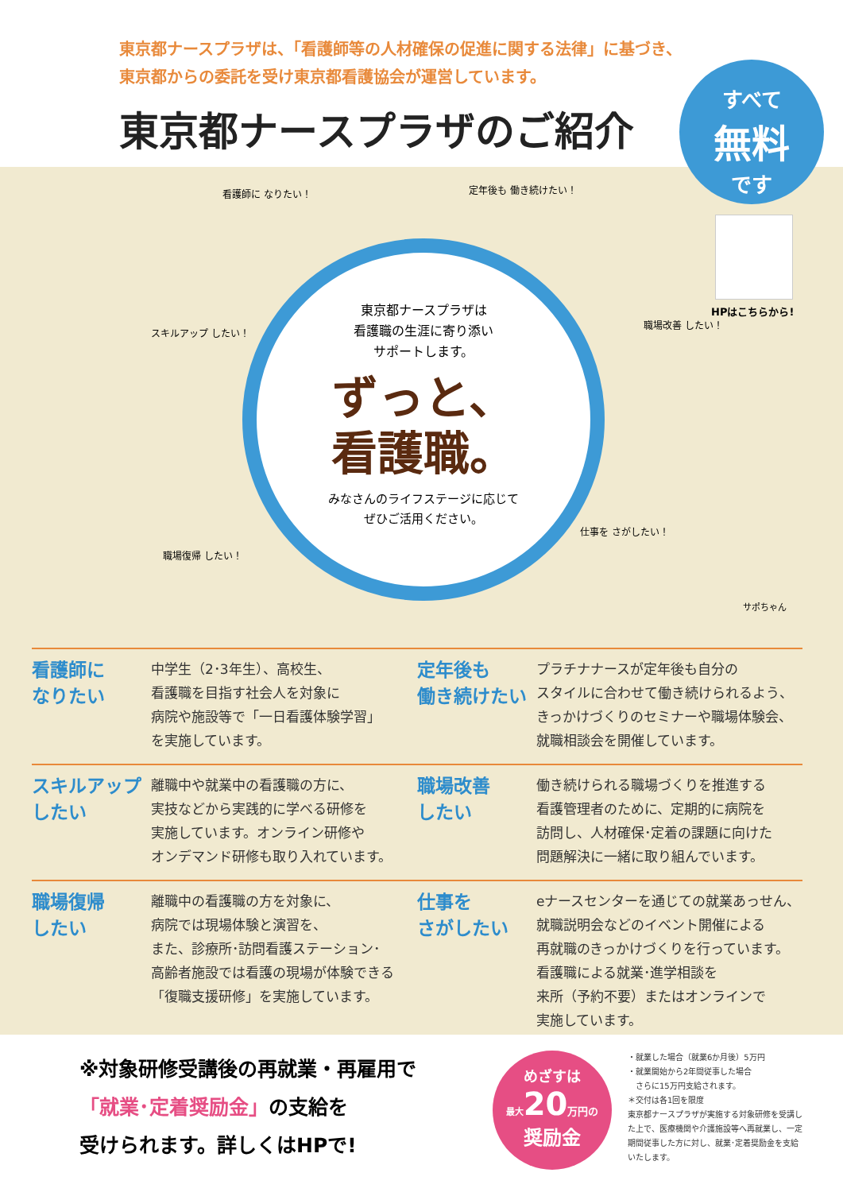東京都ナースプラザは、「看護師等の人材確保の促進に関する法律」に基づき、
東京都からの委託を受け東京都看護協会が運営しています。
東京都ナースプラザのご紹介
すべて
無料
です
東京都ナースプラザは
看護職の生涯に寄り添い
サポートします。
ずっと、
看護職。
みなさんのライフステージに応じて
ぜひご活用ください。
看護師に なりたい！ 定年後も 働き続けたい！
スキルアップ したい！
職場改善 したい！
職場復帰 したい！
仕事を さがしたい！
HPはこちらから!
サポちゃん
看護師に
なりたい
中学生（2･3年生）、高校生、
看護職を目指す社会人を対象に
病院や施設等で「一日看護体験学習」
を実施しています。
定年後も
働き続けたい
プラチナナースが定年後も自分の
スタイルに合わせて働き続けられるよう、
きっかけづくりのセミナーや職場体験会、
就職相談会を開催しています。
スキルアップ
したい
離職中や就業中の看護職の方に、
実技などから実践的に学べる研修を
実施しています。オンライン研修や
オンデマンド研修も取り入れています。
職場改善
したい
働き続けられる職場づくりを推進する
看護管理者のために、定期的に病院を
訪問し、人材確保･定着の課題に向けた
問題解決に一緒に取り組んでいます。
職場復帰
したい
離職中の看護職の方を対象に、
病院では現場体験と演習を、
また、診療所･訪問看護ステーション･
高齢者施設では看護の現場が体験できる
「復職支援研修」を実施しています。
仕事を
さがしたい
eナースセンターを通じての就業あっせん、
就職説明会などのイベント開催による
再就職のきっかけづくりを行っています。
看護職による就業･進学相談を
来所（予約不要）またはオンラインで
実施しています。
※対象研修受講後の再就業・再雇用で
「就業･定着奨励金」の支給を
受けられます。詳しくはHPで!
めざすは
最大 20 万円の
奨励金
・就業した場合（就業6か月後）5万円
・就業開始から2年間従事した場合
　さらに15万円支給されます。
＊交付は各1回を限度
東京都ナースプラザが実施する対象研修を受講した上で、医療機関や介護施設等へ再就業し、一定期間従事した方に対し、就業･定着奨励金を支給いたします。